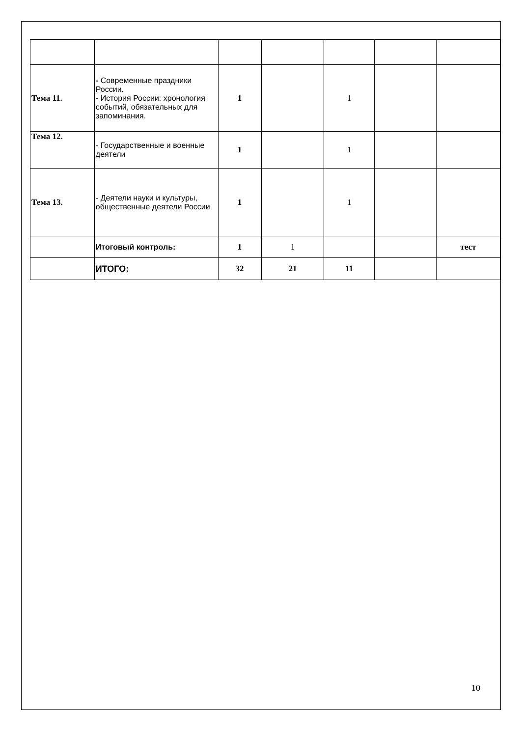| Тема 11. | - Современные праздники России. - История России: хронология событий, обязательных для запоминания. | 1 | | 1 | | |
| Тема 12. | - Государственные и военные деятели | 1 | | 1 | | |
| Тема 13. | - Деятели науки и культуры, общественные деятели России | 1 | | 1 | | |
| | Итоговый контроль: | 1 | 1 | | | тест |
| | ИТОГО: | 32 | 21 | 11 | | |
10